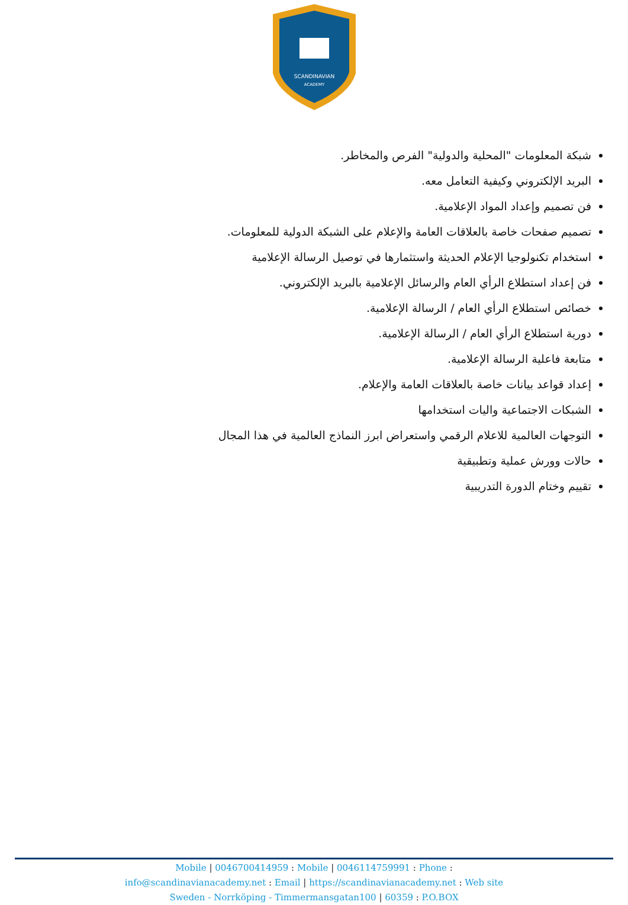SCANDINAVIAN
ACADEMY
شبكة المعلومات "المحلية والدولية" الفرص والمخاطر.
البريد الإلكتروني وكيفية التعامل معه.
فن تصميم وإعداد المواد الإعلامية.
تصميم صفحات خاصة بالعلاقات العامة والإعلام على الشبكة الدولية للمعلومات.
استخدام تكنولوجيا الإعلام الحديثة واستثمارها في توصيل الرسالة الإعلامية
فن إعداد استطلاع الرأي العام والرسائل الإعلامية بالبريد الإلكتروني.
خصائص استطلاع الرأي العام / الرسالة الإعلامية.
دورية استطلاع الرأي العام / الرسالة الإعلامية.
متابعة فاعلية الرسالة الإعلامية.
إعداد قواعد بيانات خاصة بالعلاقات العامة والإعلام.
الشبكات الاجتماعية واليات استخدامها
التوجهات العالمية للاعلام الرقمي واستعراض ابرز النماذج العالمية في هذا المجال
حالات وورش عملية وتطبيقية
تقييم وختام الدورة التدريبية
Mobile | 0046700414959 : Mobile | 0046114759991 : Phone :
info@scandinavianacademy.net : Email | https://scandinavianacademy.net : Web site
Sweden - Norrköping - Timmermansgatan100 | 60359 : P.O.BOX